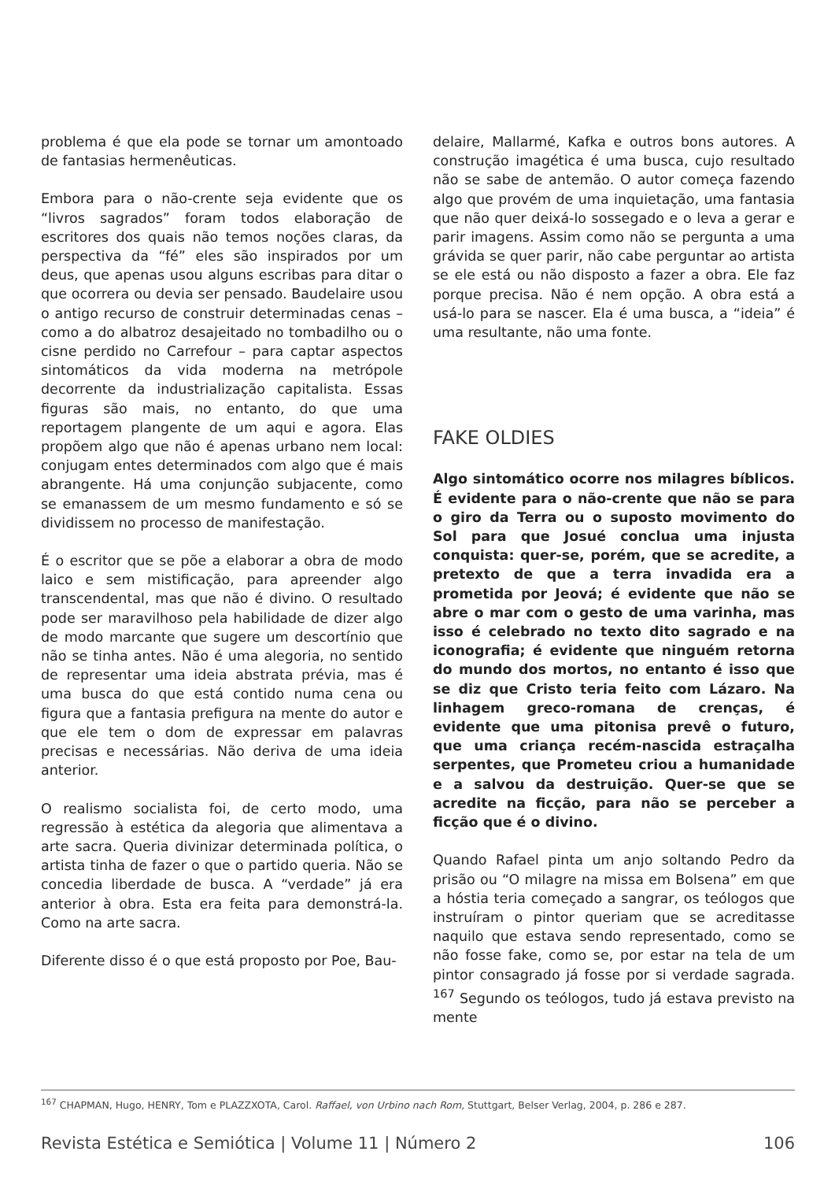problema é que ela pode se tornar um amontoado de fantasias hermenêuticas.
Embora para o não-crente seja evidente que os “livros sagrados” foram todos elaboração de escritores dos quais não temos noções claras, da perspectiva da “fé” eles são inspirados por um deus, que apenas usou alguns escribas para ditar o que ocorrera ou devia ser pensado. Baudelaire usou o antigo recurso de construir determinadas cenas – como a do albatroz desajeitado no tombadilho ou o cisne perdido no Carrefour – para captar aspectos sintomáticos da vida moderna na metrópole decorrente da industrialização capitalista. Essas figuras são mais, no entanto, do que uma reportagem plangente de um aqui e agora. Elas propõem algo que não é apenas urbano nem local: conjugam entes determinados com algo que é mais abrangente. Há uma conjunção subjacente, como se emanassem de um mesmo fundamento e só se dividissem no processo de manifestação.
É o escritor que se põe a elaborar a obra de modo laico e sem mistificação, para apreender algo transcendental, mas que não é divino. O resultado pode ser maravilhoso pela habilidade de dizer algo de modo marcante que sugere um descortínio que não se tinha antes. Não é uma alegoria, no sentido de representar uma ideia abstrata prévia, mas é uma busca do que está contido numa cena ou figura que a fantasia prefigura na mente do autor e que ele tem o dom de expressar em palavras precisas e necessárias. Não deriva de uma ideia anterior.
O realismo socialista foi, de certo modo, uma regressão à estética da alegoria que alimentava a arte sacra. Queria divinizar determinada política, o artista tinha de fazer o que o partido queria. Não se concedia liberdade de busca. A “verdade” já era anterior à obra. Esta era feita para demonstrá-la. Como na arte sacra.
Diferente disso é o que está proposto por Poe, Bau-
delaire, Mallarmé, Kafka e outros bons autores. A construção imagética é uma busca, cujo resultado não se sabe de antemão. O autor começa fazendo algo que provém de uma inquietação, uma fantasia que não quer deixá-lo sossegado e o leva a gerar e parir imagens. Assim como não se pergunta a uma grávida se quer parir, não cabe perguntar ao artista se ele está ou não disposto a fazer a obra. Ele faz porque precisa. Não é nem opção. A obra está a usá-lo para se nascer. Ela é uma busca, a “ideia” é uma resultante, não uma fonte.
FAKE OLDIES
Algo sintomático ocorre nos milagres bíblicos. É evidente para o não-crente que não se para o giro da Terra ou o suposto movimento do Sol para que Josué conclua uma injusta conquista: quer-se, porém, que se acredite, a pretexto de que a terra invadida era a prometida por Jeová; é evidente que não se abre o mar com o gesto de uma varinha, mas isso é celebrado no texto dito sagrado e na iconografia; é evidente que ninguém retorna do mundo dos mortos, no entanto é isso que se diz que Cristo teria feito com Lázaro. Na linhagem greco-romana de crenças, é evidente que uma pitonisa prevê o futuro, que uma criança recém-nascida estraçalha serpentes, que Prometeu criou a humanidade e a salvou da destruição. Quer-se que se acredite na ficção, para não se perceber a ficção que é o divino.
Quando Rafael pinta um anjo soltando Pedro da prisão ou “O milagre na missa em Bolsena” em que a hóstia teria começado a sangrar, os teólogos que instruíram o pintor queriam que se acreditasse naquilo que estava sendo representado, como se não fosse fake, como se, por estar na tela de um pintor consagrado já fosse por si verdade sagrada. <sup>167</sup> Segundo os teólogos, tudo já estava previsto na mente
<sup>167</sup> CHAPMAN, Hugo, HENRY, Tom e PLAZZXOTA, Carol. Raffael, von Urbino nach Rom, Stuttgart, Belser Verlag, 2004, p. 286 e 287.
Revista Estética e Semiótica | Volume 11 | Número 2 106